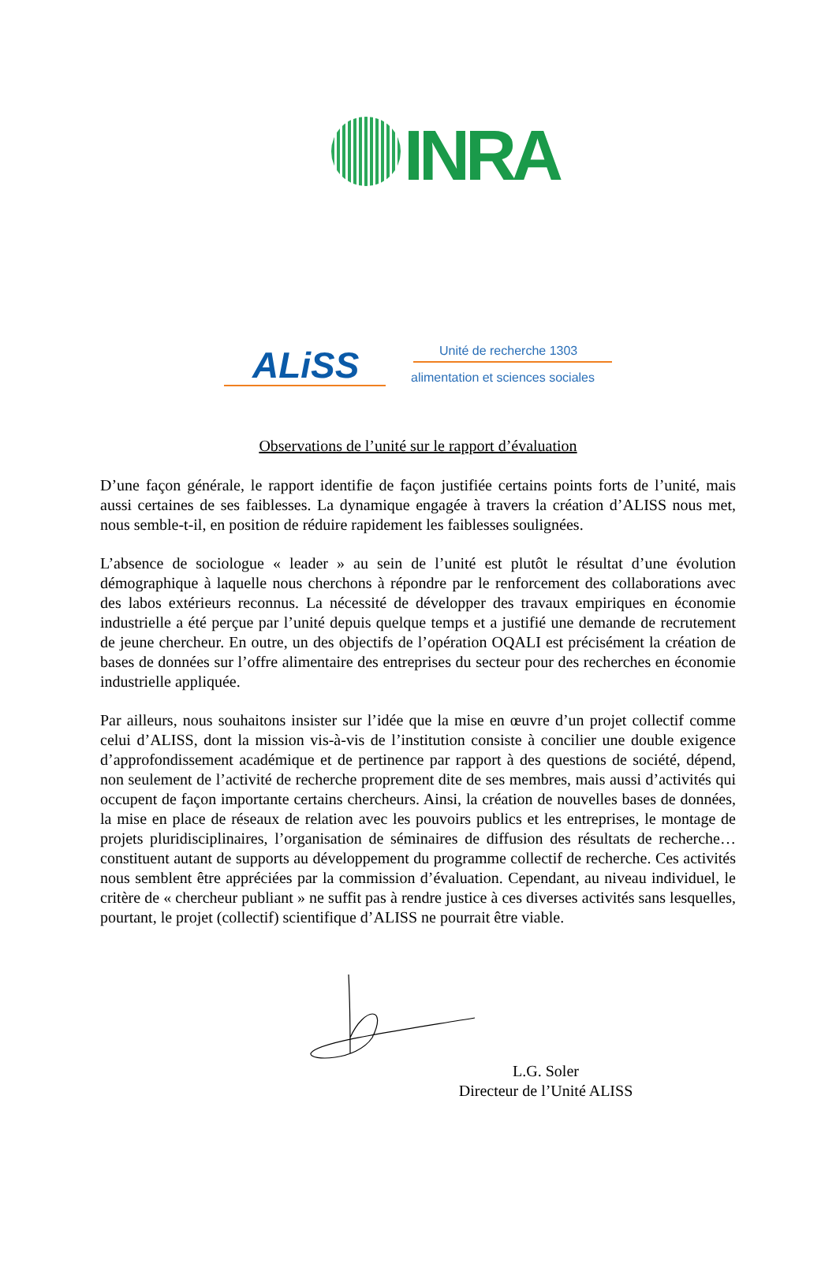INRA
ALiSS Unité de recherche 1303
alimentation et sciences sociales
Observations de l’unité sur le rapport d’évaluation
D’une façon générale, le rapport identifie de façon justifiée certains points forts de l’unité, mais aussi certaines de ses faiblesses. La dynamique engagée à travers la création d’ALISS nous met, nous semble-t-il, en position de réduire rapidement les faiblesses soulignées.
L’absence de sociologue « leader » au sein de l’unité est plutôt le résultat d’une évolution démographique à laquelle nous cherchons à répondre par le renforcement des collaborations avec des labos extérieurs reconnus. La nécessité de développer des travaux empiriques en économie industrielle a été perçue par l’unité depuis quelque temps et a justifié une demande de recrutement de jeune chercheur. En outre, un des objectifs de l’opération OQALI est précisément la création de bases de données sur l’offre alimentaire des entreprises du secteur pour des recherches en économie industrielle appliquée.
Par ailleurs, nous souhaitons insister sur l’idée que la mise en œuvre d’un projet collectif comme celui d’ALISS, dont la mission vis-à-vis de l’institution consiste à concilier une double exigence d’approfondissement académique et de pertinence par rapport à des questions de société, dépend, non seulement de l’activité de recherche proprement dite de ses membres, mais aussi d’activités qui occupent de façon importante certains chercheurs. Ainsi, la création de nouvelles bases de données, la mise en place de réseaux de relation avec les pouvoirs publics et les entreprises, le montage de projets pluridisciplinaires, l’organisation de séminaires de diffusion des résultats de recherche… constituent autant de supports au développement du programme collectif de recherche. Ces activités nous semblent être appréciées par la commission d’évaluation. Cependant, au niveau individuel, le critère de « chercheur publiant » ne suffit pas à rendre justice à ces diverses activités sans lesquelles, pourtant, le projet (collectif) scientifique d’ALISS ne pourrait être viable.
L.G. Soler
Directeur de l’Unité ALISS